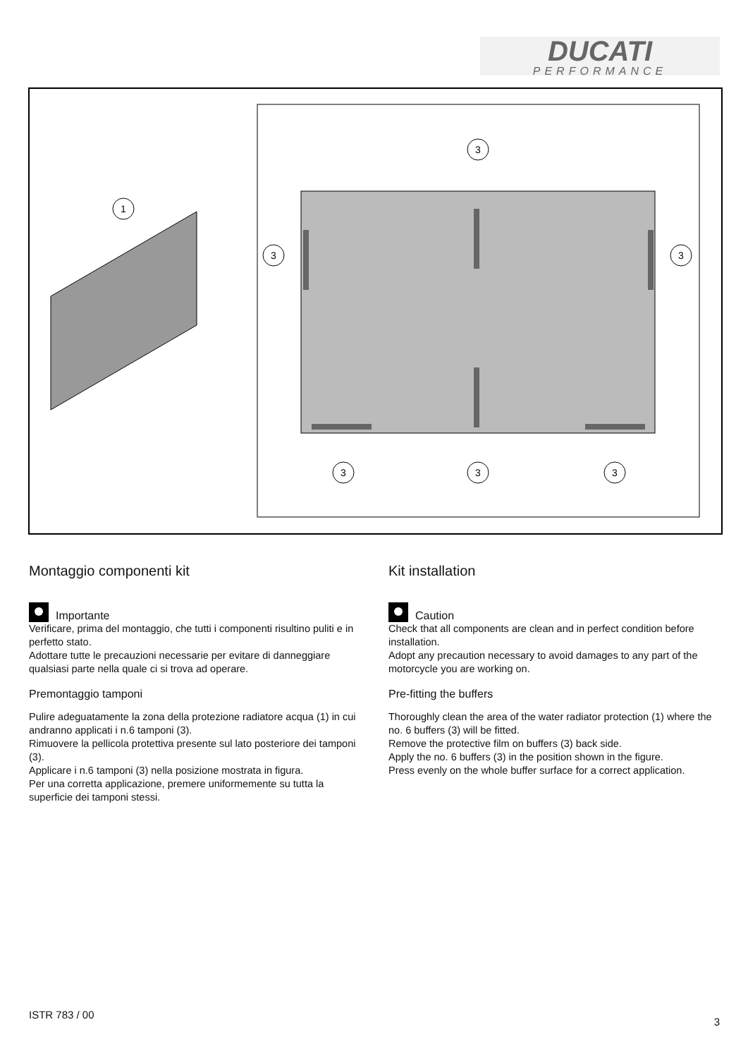DUCATI
PERFORMANCE
1
3
3
3
3
3
3
Montaggio componenti kit
Importante
Verificare, prima del montaggio, che tutti i componenti risultino puliti e in perfetto stato.
Adottare tutte le precauzioni necessarie per evitare di danneggiare qualsiasi parte nella quale ci si trova ad operare.
Premontaggio tamponi
Pulire adeguatamente la zona della protezione radiatore acqua (1) in cui andranno applicati i n.6 tamponi (3).
Rimuovere la pellicola protettiva presente sul lato posteriore dei tamponi (3).
Applicare i n.6 tamponi (3) nella posizione mostrata in figura.
Per una corretta applicazione, premere uniformemente su tutta la superficie dei tamponi stessi.
Kit installation
Caution
Check that all components are clean and in perfect condition before installation.
Adopt any precaution necessary to avoid damages to any part of the motorcycle you are working on.
Pre-fitting the buffers
Thoroughly clean the area of the water radiator protection (1) where the no. 6 buffers (3) will be fitted.
Remove the protective film on buffers (3) back side.
Apply the no. 6 buffers (3) in the position shown in the figure.
Press evenly on the whole buffer surface for a correct application.
ISTR 783 / 00
3